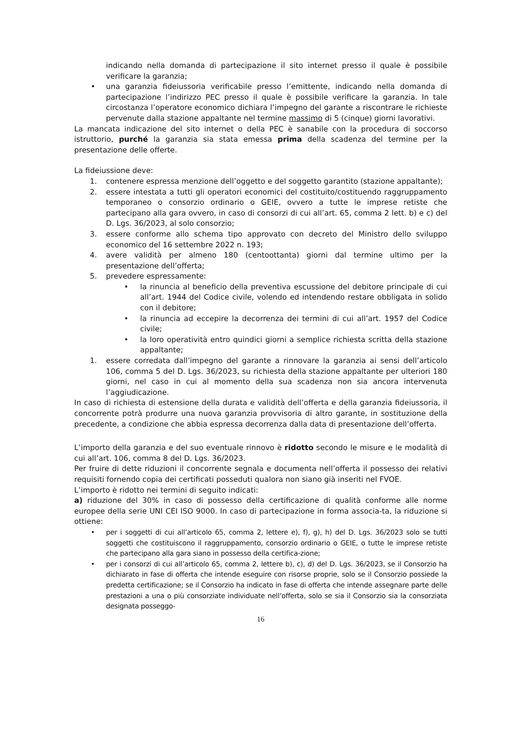indicando nella domanda di partecipazione il sito internet presso il quale è possibile verificare la garanzia;
• una garanzia fideiussoria verificabile presso l’emittente, indicando nella domanda di partecipazione l’indirizzo PEC presso il quale è possibile verificare la garanzia. In tale circostanza l’operatore economico dichiara l’impegno del garante a riscontrare le richieste pervenute dalla stazione appaltante nel termine massimo di 5 (cinque) giorni lavorativi.
La mancata indicazione del sito internet o della PEC è sanabile con la procedura di soccorso istruttorio, purché la garanzia sia stata emessa prima della scadenza del termine per la presentazione delle offerte.
La fideiussione deve:
1. contenere espressa menzione dell’oggetto e del soggetto garantito (stazione appaltante);
2. essere intestata a tutti gli operatori economici del costituito/costituendo raggruppamento temporaneo o consorzio ordinario o GEIE, ovvero a tutte le imprese retiste che partecipano alla gara ovvero, in caso di consorzi di cui all’art. 65, comma 2 lett. b) e c) del D. Lgs. 36/2023, al solo consorzio;
3. essere conforme allo schema tipo approvato con decreto del Ministro dello sviluppo economico del 16 settembre 2022 n. 193;
4. avere validità per almeno 180 (centoottanta) giorni dal termine ultimo per la presentazione dell’offerta;
5. prevedere espressamente:
• la rinuncia al beneficio della preventiva escussione del debitore principale di cui all’art. 1944 del Codice civile, volendo ed intendendo restare obbligata in solido con il debitore;
• la rinuncia ad eccepire la decorrenza dei termini di cui all’art. 1957 del Codice civile;
• la loro operatività entro quindici giorni a semplice richiesta scritta della stazione appaltante;
1. essere corredata dall’impegno del garante a rinnovare la garanzia ai sensi dell’articolo 106, comma 5 del D. Lgs. 36/2023, su richiesta della stazione appaltante per ulteriori 180 giorni, nel caso in cui al momento della sua scadenza non sia ancora intervenuta l’aggiudicazione.
In caso di richiesta di estensione della durata e validità dell’offerta e della garanzia fideiussoria, il concorrente potrà produrre una nuova garanzia provvisoria di altro garante, in sostituzione della precedente, a condizione che abbia espressa decorrenza dalla data di presentazione dell’offerta.
L’importo della garanzia e del suo eventuale rinnovo è ridotto secondo le misure e le modalità di cui all’art. 106, comma 8 del D. Lgs. 36/2023.
Per fruire di dette riduzioni il concorrente segnala e documenta nell’offerta il possesso dei relativi requisiti fornendo copia dei certificati posseduti qualora non siano già inseriti nel FVOE.
L’importo è ridotto nei termini di seguito indicati:
a) riduzione del 30% in caso di possesso della certificazione di qualità conforme alle norme europee della serie UNI CEI ISO 9000. In caso di partecipazione in forma associa-ta, la riduzione si ottiene:
• per i soggetti di cui all’articolo 65, comma 2, lettere e), f), g), h) del D. Lgs. 36/2023 solo se tutti soggetti che costituiscono il raggruppamento, consorzio ordinario o GEIE, o tutte le imprese retiste che partecipano alla gara siano in possesso della certifica-zione;
• per i consorzi di cui all’articolo 65, comma 2, lettere b), c), d) del D. Lgs. 36/2023, se il Consorzio ha dichiarato in fase di offerta che intende eseguire con risorse proprie, solo se il Consorzio possiede la predetta certificazione; se il Consorzio ha indicato in fase di offerta che intende assegnare parte delle prestazioni a una o più consorziate individuate nell’offerta, solo se sia il Consorzio sia la consorziata designata posseggo-
16